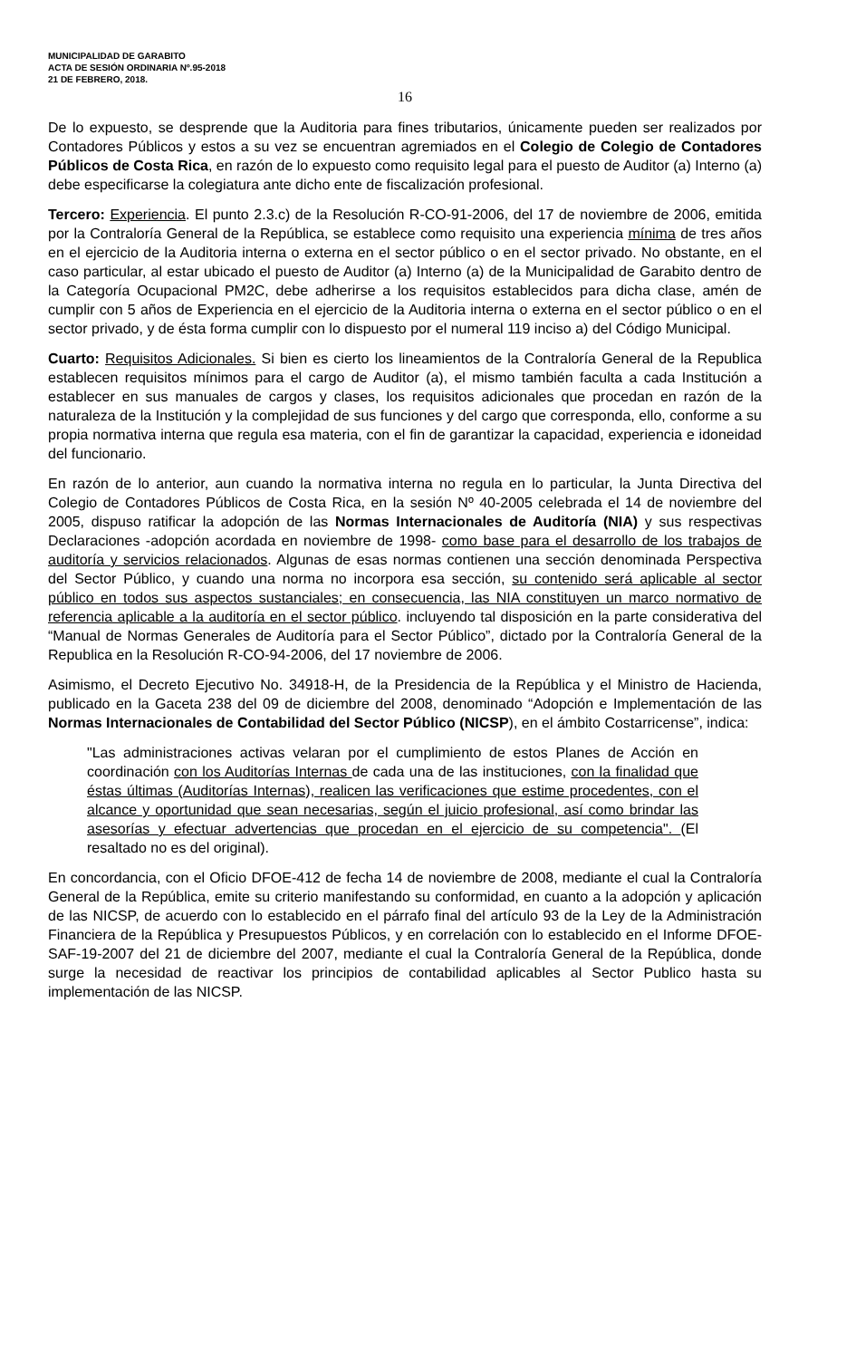MUNICIPALIDAD DE GARABITO
ACTA DE SESIÓN ORDINARIA Nº.95-2018
21 DE FEBRERO, 2018.
16
De lo expuesto, se desprende que la Auditoria para fines tributarios, únicamente pueden ser realizados por Contadores Públicos y estos a su vez se encuentran agremiados en el Colegio de Colegio de Contadores Públicos de Costa Rica, en razón de lo expuesto como requisito legal para el puesto de Auditor (a) Interno (a) debe especificarse la colegiatura ante dicho ente de fiscalización profesional.
Tercero: Experiencia. El punto 2.3.c) de la Resolución R-CO-91-2006, del 17 de noviembre de 2006, emitida por la Contraloría General de la República, se establece como requisito una experiencia mínima de tres años en el ejercicio de la Auditoria interna o externa en el sector público o en el sector privado. No obstante, en el caso particular, al estar ubicado el puesto de Auditor (a) Interno (a) de la Municipalidad de Garabito dentro de la Categoría Ocupacional PM2C, debe adherirse a los requisitos establecidos para dicha clase, amén de cumplir con 5 años de Experiencia en el ejercicio de la Auditoria interna o externa en el sector público o en el sector privado, y de ésta forma cumplir con lo dispuesto por el numeral 119 inciso a) del Código Municipal.
Cuarto: Requisitos Adicionales. Si bien es cierto los lineamientos de la Contraloría General de la Republica establecen requisitos mínimos para el cargo de Auditor (a), el mismo también faculta a cada Institución a establecer en sus manuales de cargos y clases, los requisitos adicionales que procedan en razón de la naturaleza de la Institución y la complejidad de sus funciones y del cargo que corresponda, ello, conforme a su propia normativa interna que regula esa materia, con el fin de garantizar la capacidad, experiencia e idoneidad del funcionario.
En razón de lo anterior, aun cuando la normativa interna no regula en lo particular, la Junta Directiva del Colegio de Contadores Públicos de Costa Rica, en la sesión Nº 40-2005 celebrada el 14 de noviembre del 2005, dispuso ratificar la adopción de las Normas Internacionales de Auditoría (NIA) y sus respectivas Declaraciones -adopción acordada en noviembre de 1998- como base para el desarrollo de los trabajos de auditoría y servicios relacionados. Algunas de esas normas contienen una sección denominada Perspectiva del Sector Público, y cuando una norma no incorpora esa sección, su contenido será aplicable al sector público en todos sus aspectos sustanciales; en consecuencia, las NIA constituyen un marco normativo de referencia aplicable a la auditoría en el sector público. incluyendo tal disposición en la parte considerativa del “Manual de Normas Generales de Auditoría para el Sector Público”, dictado por la Contraloría General de la Republica en la Resolución R-CO-94-2006, del 17 noviembre de 2006.
Asimismo, el Decreto Ejecutivo No. 34918-H, de la Presidencia de la República y el Ministro de Hacienda, publicado en la Gaceta 238 del 09 de diciembre del 2008, denominado “Adopción e Implementación de las Normas Internacionales de Contabilidad del Sector Público (NICSP), en el ámbito Costarricense”, indica:
"Las administraciones activas velaran por el cumplimiento de estos Planes de Acción en coordinación con los Auditorías Internas de cada una de las instituciones, con la finalidad que éstas últimas (Auditorías Internas), realicen las verificaciones que estime procedentes, con el alcance y oportunidad que sean necesarias, según el juicio profesional, así como brindar las asesorías y efectuar advertencias que procedan en el ejercicio de su competencia". (El resaltado no es del original).
En concordancia, con el Oficio DFOE-412 de fecha 14 de noviembre de 2008, mediante el cual la Contraloría General de la República, emite su criterio manifestando su conformidad, en cuanto a la adopción y aplicación de las NICSP, de acuerdo con lo establecido en el párrafo final del artículo 93 de la Ley de la Administración Financiera de la República y Presupuestos Públicos, y en correlación con lo establecido en el Informe DFOE-SAF-19-2007 del 21 de diciembre del 2007, mediante el cual la Contraloría General de la República, donde surge la necesidad de reactivar los principios de contabilidad aplicables al Sector Publico hasta su implementación de las NICSP.